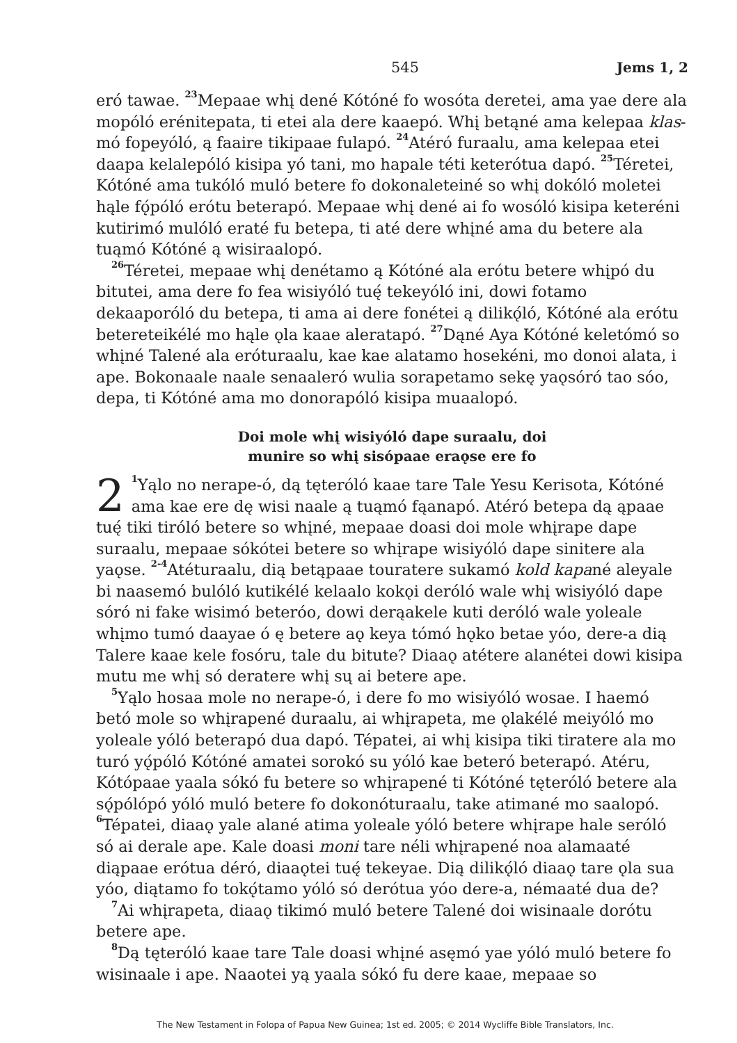545 Jems 1, 2
eró tawae. <sup>23</sup>Mepaae whį dené Kótóné fo wosóta deretei, ama yae dere ala mopóló erénitepata, ti etei ala dere kaaepó. Whį betąné ama kelepaa klas-mó fopeyóló, ą faaire tikipaae fulapó. <sup>24</sup>Atéró furaalu, ama kelepaa etei daapa kelalepóló kisipa yó tani, mo hapale téti keterótua dapó. <sup>25</sup>Téretei, Kótóné ama tukóló muló betere fo dokonaleteiné so whį dokóló moletei hąle fǫ́póló erótu beterapó. Mepaae whį dené ai fo wosóló kisipa keteréni kutirimó mulóló eraté fu betepa, ti até dere whįné ama du betere ala tuąmó Kótóné ą wisiraalopó.
<sup>26</sup> Téretei, mepaae whį denétamo ą Kótóné ala erótu betere whįpó du bitutei, ama dere fo fea wisiyóló tuę́ tekeyóló ini, dowi fotamo dekaaporóló du betepa, ti ama ai dere fonétei ą dilikǫ́ló, Kótóné ala erótu betereteikélé mo hąle ǫla kaae aleratapó. <sup>27</sup>Dąné Aya Kótóné keletómó so whįné Talené ala eróturaalu, kae kae alatamo hosekéni, mo donoi alata, i ape. Bokonaale naale senaaleró wulia sorapetamo sekę yaǫsóró tao sóo, depa, ti Kótóné ama mo donorapóló kisipa muaalopó.
Doi mole whį wisiyóló dape suraalu, doi
munire so whį sisópaae eraǫse ere fo
2<sup>1</sup>Yąlo no nerape-ó, dą tęteróló kaae tare Tale Yesu Kerisota, Kótóné ama kae ere dę wisi naale ą tuąmó fąanapó. Atéró betepa dą ąpaae tuę́ tiki tiróló betere so whįné, mepaae doasi doi mole whįrape dape suraalu, mepaae sókótei betere so whįrape wisiyóló dape sinitere ala yaǫse. <sup>2-4</sup>Atéturaalu, dią betąpaae touratere sukamó kold kapané aleyale bi naasemó bulóló kutikélé kelaalo kokǫi deróló wale whį wisiyóló dape sóró ni fake wisimó beteróo, dowi derąakele kuti deróló wale yoleale whįmo tumó daayae ó ę betere aǫ keya tómó hǫko betae yóo, dere-a dią Talere kaae kele fosóru, tale du bitute? Diaaǫ atétere alanétei dowi kisipa mutu me whį só deratere whį sų ai betere ape.
<sup>5</sup> Yąlo hosaa mole no nerape-ó, i dere fo mo wisiyóló wosae. I haemó betó mole so whįrapené duraalu, ai whįrapeta, me ǫlakélé meiyóló mo yoleale yóló beterapó dua dapó. Tépatei, ai whį kisipa tiki tiratere ala mo turó yǫ́póló Kótóné amatei sorokó su yóló kae beteró beterapó. Atéru, Kótópaae yaala sókó fu betere so whįrapené ti Kótóné tęteróló betere ala sǫ́pólópó yóló muló betere fo dokonóturaalu, take atimané mo saalopó. <sup>6</sup>Tépatei, diaaǫ yale alané atima yoleale yóló betere whįrape hale seróló só ai derale ape. Kale doasi moni tare néli whįrapené noa alamaaté diąpaae erótua déró, diaaǫtei tuę́ tekeyae. Dią dilikǫ́ló diaaǫ tare ǫla sua yóo, diątamo fo tokǫ́tamo yóló só derótua yóo dere-a, némaaté dua de?
<sup>7</sup> Ai whįrapeta, diaaǫ tikimó muló betere Talené doi wisinaale dorótu betere ape.
<sup>8</sup> Dą tęteróló kaae tare Tale doasi whįné asęmó yae yóló muló betere fo wisinaale i ape. Naaotei yą yaala sókó fu dere kaae, mepaae so
The New Testament in Folopa of Papua New Guinea; 1st ed. 2005; © 2014 Wycliffe Bible Translators, Inc.